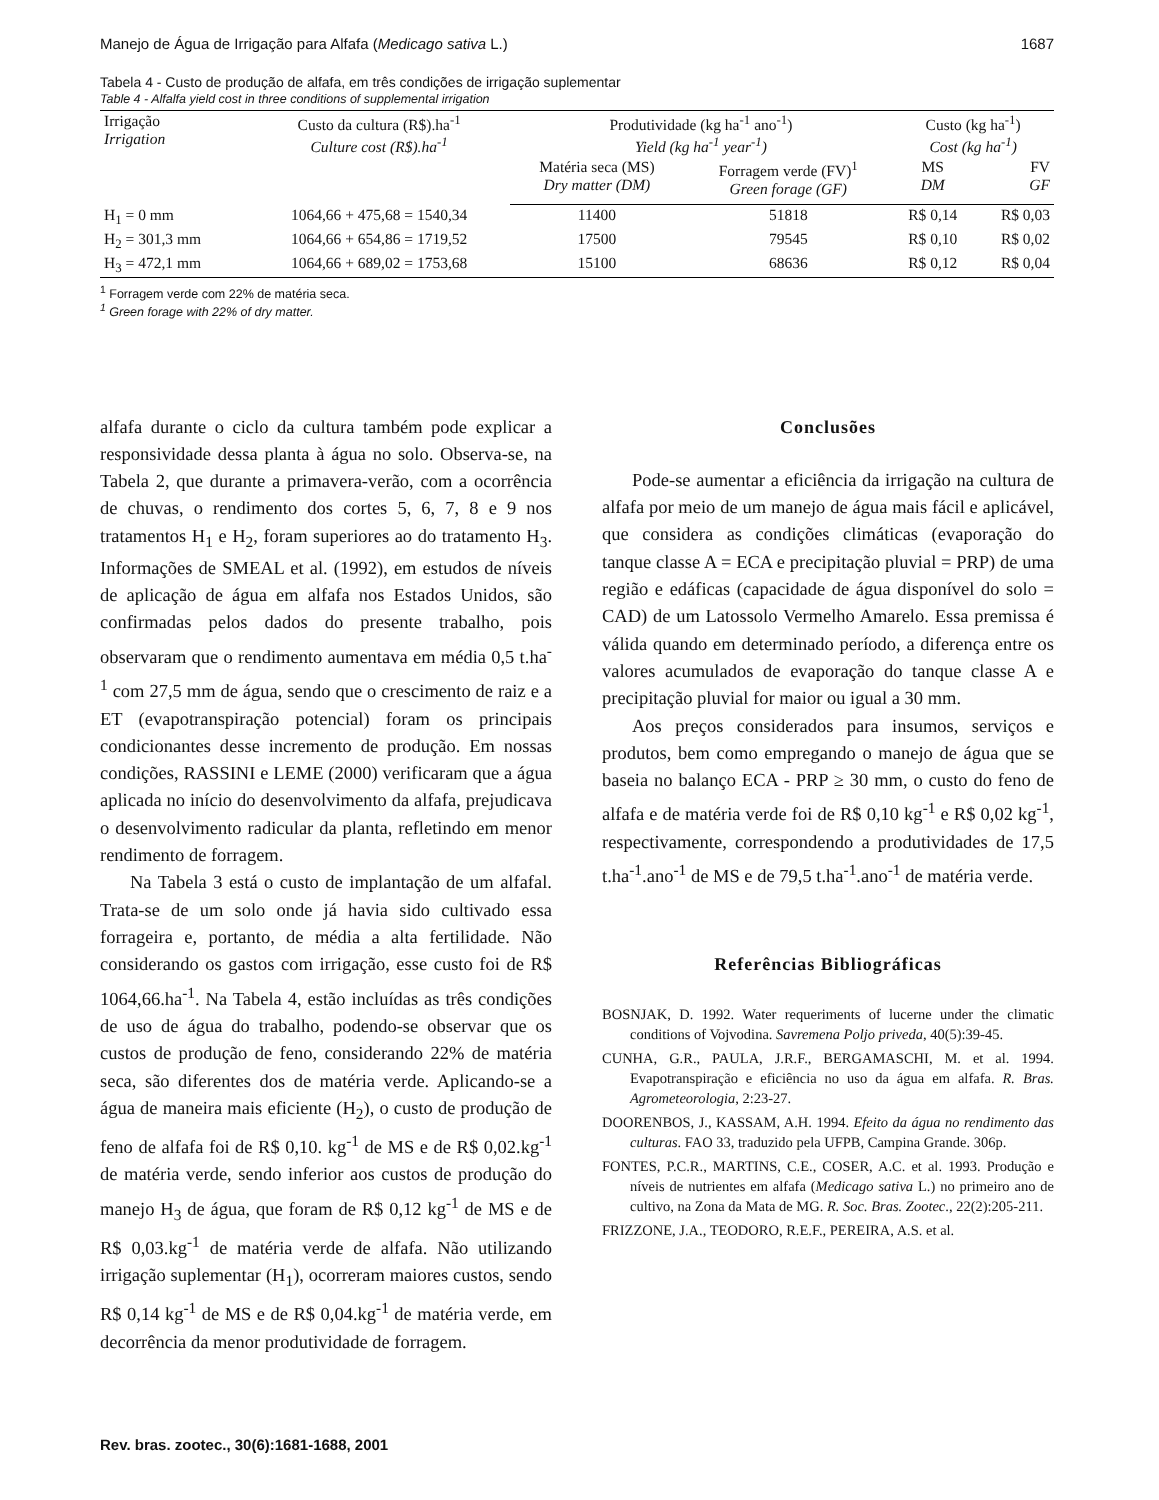Manejo de Água de Irrigação para Alfafa (Medicago sativa L.) 1687
Tabela 4 - Custo de produção de alfafa, em três condições de irrigação suplementar
Table 4 - Alfalfa yield cost in three conditions of supplemental irrigation
| Irrigação Irrigation | Custo da cultura (R$).ha<sup>-1</sup> Culture cost (R$).ha<sup>-1</sup> | Produtividade (kg ha<sup>-1</sup> ano<sup>-1</sup>) Yield (kg ha<sup>-1</sup> year<sup>-1</sup>) | | Custo (kg ha<sup>-1</sup>) Cost (kg ha<sup>-1</sup>) | |
| --- | --- | --- | --- | --- | --- |
| | | Matéria seca (MS) Dry matter (DM) | Forragem verde (FV)<sup>1</sup> Green forage (GF) | MS DM | FV GF |
| H<sub>1</sub> = 0 mm | 1064,66 + 475,68 = 1540,34 | 11400 | 51818 | R$ 0,14 | R$ 0,03 |
| H<sub>2</sub> = 301,3 mm | 1064,66 + 654,86 = 1719,52 | 17500 | 79545 | R$ 0,10 | R$ 0,02 |
| H<sub>3</sub> = 472,1 mm | 1064,66 + 689,02 = 1753,68 | 15100 | 68636 | R$ 0,12 | R$ 0,04 |
<sup>1</sup> Forragem verde com 22% de matéria seca.
<sup>1</sup> Green forage with 22% of dry matter.
alfafa durante o ciclo da cultura também pode explicar a responsividade dessa planta à água no solo. Observa-se, na Tabela 2, que durante a primavera-verão, com a ocorrência de chuvas, o rendimento dos cortes 5, 6, 7, 8 e 9 nos tratamentos H<sub>1</sub> e H<sub>2</sub>, foram superiores ao do tratamento H<sub>3</sub>. Informações de SMEAL et al. (1992), em estudos de níveis de aplicação de água em alfafa nos Estados Unidos, são confirmadas pelos dados do presente trabalho, pois observaram que o rendimento aumentava em média 0,5 t.ha<sup>-1</sup> com 27,5 mm de água, sendo que o crescimento de raiz e a ET (evapotranspiração potencial) foram os principais condicionantes desse incremento de produção. Em nossas condições, RASSINI e LEME (2000) verificaram que a água aplicada no início do desenvolvimento da alfafa, prejudicava o desenvolvimento radicular da planta, refletindo em menor rendimento de forragem.
Na Tabela 3 está o custo de implantação de um alfafal. Trata-se de um solo onde já havia sido cultivado essa forrageira e, portanto, de média a alta fertilidade. Não considerando os gastos com irrigação, esse custo foi de R$ 1064,66.ha<sup>-1</sup>. Na Tabela 4, estão incluídas as três condições de uso de água do trabalho, podendo-se observar que os custos de produção de feno, considerando 22% de matéria seca, são diferentes dos de matéria verde. Aplicando-se a água de maneira mais eficiente (H<sub>2</sub>), o custo de produção de feno de alfafa foi de R$ 0,10. kg<sup>-1</sup> de MS e de R$ 0,02.kg<sup>-1</sup> de matéria verde, sendo inferior aos custos de produção do manejo H<sub>3</sub> de água, que foram de R$ 0,12 kg<sup>-1</sup> de MS e de R$ 0,03.kg<sup>-1</sup> de matéria verde de alfafa. Não utilizando irrigação suplementar (H<sub>1</sub>), ocorreram maiores custos, sendo R$ 0,14 kg<sup>-1</sup> de MS e de R$ 0,04.kg<sup>-1</sup> de matéria verde, em decorrência da menor produtividade de forragem.
Conclusões
Pode-se aumentar a eficiência da irrigação na cultura de alfafa por meio de um manejo de água mais fácil e aplicável, que considera as condições climáticas (evaporação do tanque classe A = ECA e precipitação pluvial = PRP) de uma região e edáficas (capacidade de água disponível do solo = CAD) de um Latossolo Vermelho Amarelo. Essa premissa é válida quando em determinado período, a diferença entre os valores acumulados de evaporação do tanque classe A e precipitação pluvial for maior ou igual a 30 mm.
Aos preços considerados para insumos, serviços e produtos, bem como empregando o manejo de água que se baseia no balanço ECA - PRP ≥ 30 mm, o custo do feno de alfafa e de matéria verde foi de R$ 0,10 kg<sup>-1</sup> e R$ 0,02 kg<sup>-1</sup>, respectivamente, correspondendo a produtividades de 17,5 t.ha<sup>-1</sup>.ano<sup>-1</sup> de MS e de 79,5 t.ha<sup>-1</sup>.ano<sup>-1</sup> de matéria verde.
Referências Bibliográficas
BOSNJAK, D. 1992. Water requeriments of lucerne under the climatic conditions of Vojvodina. Savremena Poljo priveda, 40(5):39-45.
CUNHA, G.R., PAULA, J.R.F., BERGAMASCHI, M. et al. 1994. Evapotranspiração e eficiência no uso da água em alfafa. R. Bras. Agrometeorologia, 2:23-27.
DOORENBOS, J., KASSAM, A.H. 1994. Efeito da água no rendimento das culturas. FAO 33, traduzido pela UFPB, Campina Grande. 306p.
FONTES, P.C.R., MARTINS, C.E., COSER, A.C. et al. 1993. Produção e níveis de nutrientes em alfafa (Medicago sativa L.) no primeiro ano de cultivo, na Zona da Mata de MG. R. Soc. Bras. Zootec., 22(2):205-211.
FRIZZONE, J.A., TEODORO, R.E.F., PEREIRA, A.S. et al.
Rev. bras. zootec., 30(6):1681-1688, 2001